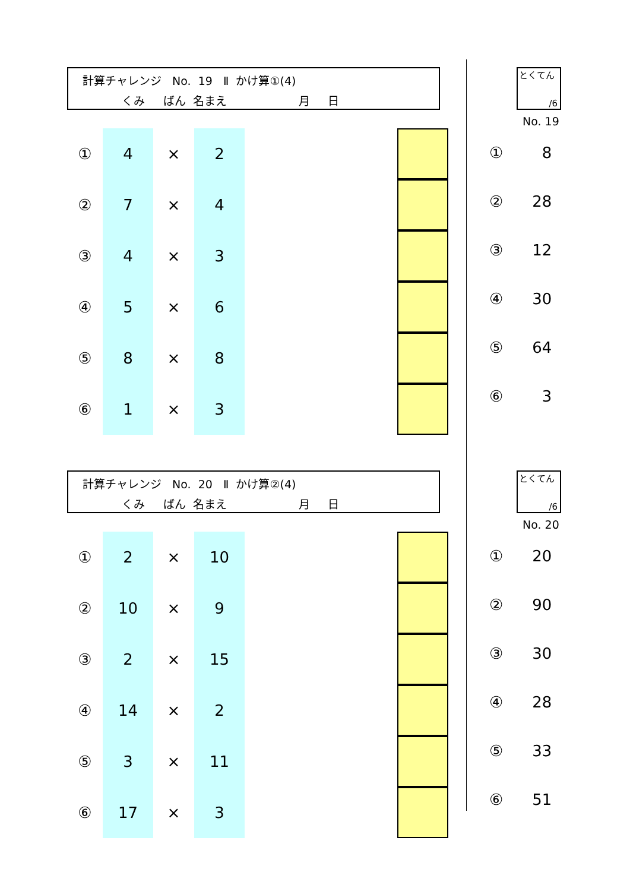計算チャレンジ No. 19 Ⅱ かけ算①(4)
くみ ばん 名まえ 月 日
とくてん
/6
No. 19
| ① | 4 | × | 2 | | |
| ② | 7 | × | 4 | | |
| ③ | 4 | × | 3 | | |
| ④ | 5 | × | 6 | | |
| ⑤ | 8 | × | 8 | | |
| ⑥ | 1 | × | 3 | | |
| ① | 8 |
| ② | 28 |
| ③ | 12 |
| ④ | 30 |
| ⑤ | 64 |
| ⑥ | 3 |
計算チャレンジ No. 20 Ⅱ かけ算②(4)
くみ ばん 名まえ 月 日
とくてん
/6
No. 20
| ① | 2 | × | 10 | | |
| ② | 10 | × | 9 | | |
| ③ | 2 | × | 15 | | |
| ④ | 14 | × | 2 | | |
| ⑤ | 3 | × | 11 | | |
| ⑥ | 17 | × | 3 | | |
| ① | 20 |
| ② | 90 |
| ③ | 30 |
| ④ | 28 |
| ⑤ | 33 |
| ⑥ | 51 |